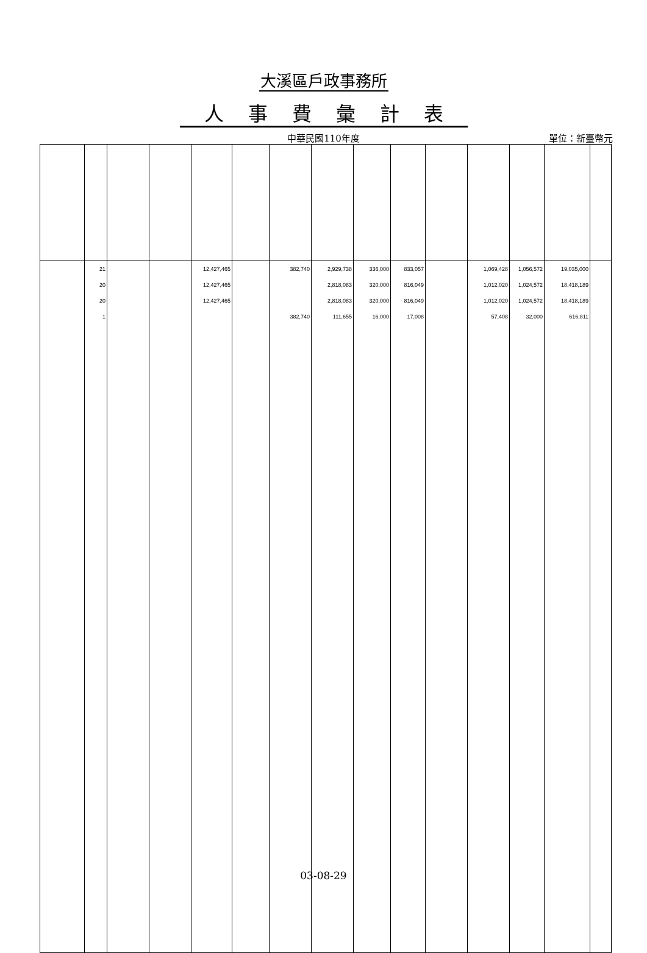大溪區戶政事務所
人事費彙計表
中華民國110年度 單位：新臺幣元
| | 21 | | | 12,427,465 | | 382,740 | 2,929,738 | 336,000 | 833,057 | | 1,069,428 | 1,056,572 | 19,035,000 | |
| | 20 | | | 12,427,465 | | | 2,818,083 | 320,000 | 816,049 | | 1,012,020 | 1,024,572 | 18,418,189 | |
| | 20 | | | 12,427,465 | | | 2,818,083 | 320,000 | 816,049 | | 1,012,020 | 1,024,572 | 18,418,189 | |
| | 1 | | | | | 382,740 | 111,655 | 16,000 | 17,008 | | 57,408 | 32,000 | 616,811 | |
03-08-29